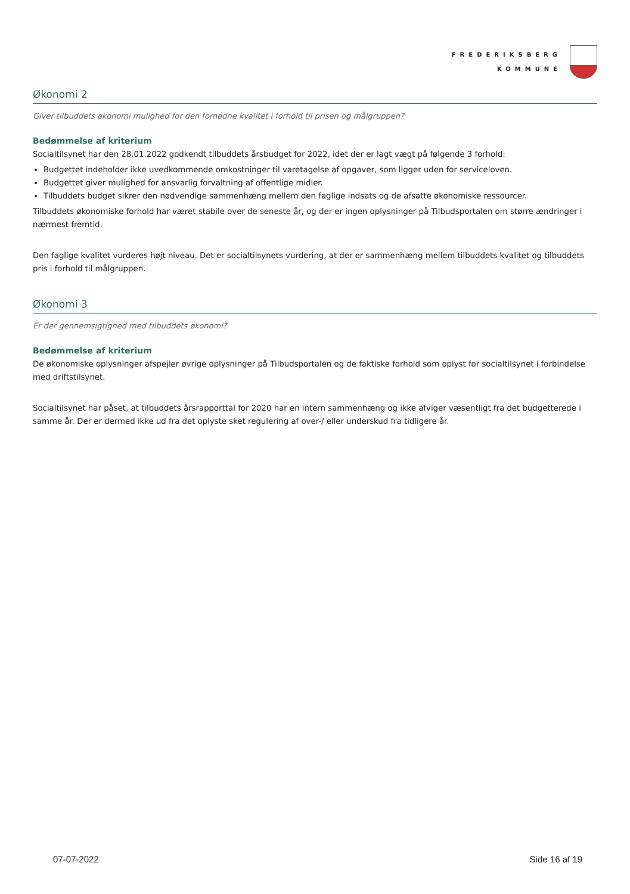FREDERIKSBERG
KOMMUNE
Økonomi 2
Giver tilbuddets økonomi mulighed for den fornødne kvalitet i forhold til prisen og målgruppen?
Bedømmelse af kriterium
Socialtilsynet har den 28.01.2022 godkendt tilbuddets årsbudget for 2022, idet der er lagt vægt på følgende 3 forhold:
Budgettet indeholder ikke uvedkommende omkostninger til varetagelse af opgaver, som ligger uden for serviceloven.
Budgettet giver mulighed for ansvarlig forvaltning af offentlige midler.
Tilbuddets budget sikrer den nødvendige sammenhæng mellem den faglige indsats og de afsatte økonomiske ressourcer.
Tilbuddets økonomiske forhold har været stabile over de seneste år, og der er ingen oplysninger på Tilbudsportalen om større ændringer i nærmest fremtid.
Den faglige kvalitet vurderes højt niveau. Det er socialtilsynets vurdering, at der er sammenhæng mellem tilbuddets kvalitet og tilbuddets pris i forhold til målgruppen.
Økonomi 3
Er der gennemsigtighed med tilbuddets økonomi?
Bedømmelse af kriterium
De økonomiske oplysninger afspejler øvrige oplysninger på Tilbudsportalen og de faktiske forhold som oplyst for socialtilsynet i forbindelse med driftstilsynet.
Socialtilsynet har påset, at tilbuddets årsrapporttal for 2020 har en intern sammenhæng og ikke afviger væsentligt fra det budgetterede i samme år. Der er dermed ikke ud fra det oplyste sket regulering af over-/ eller underskud fra tidligere år.
07-07-2022 Side 16 af 19